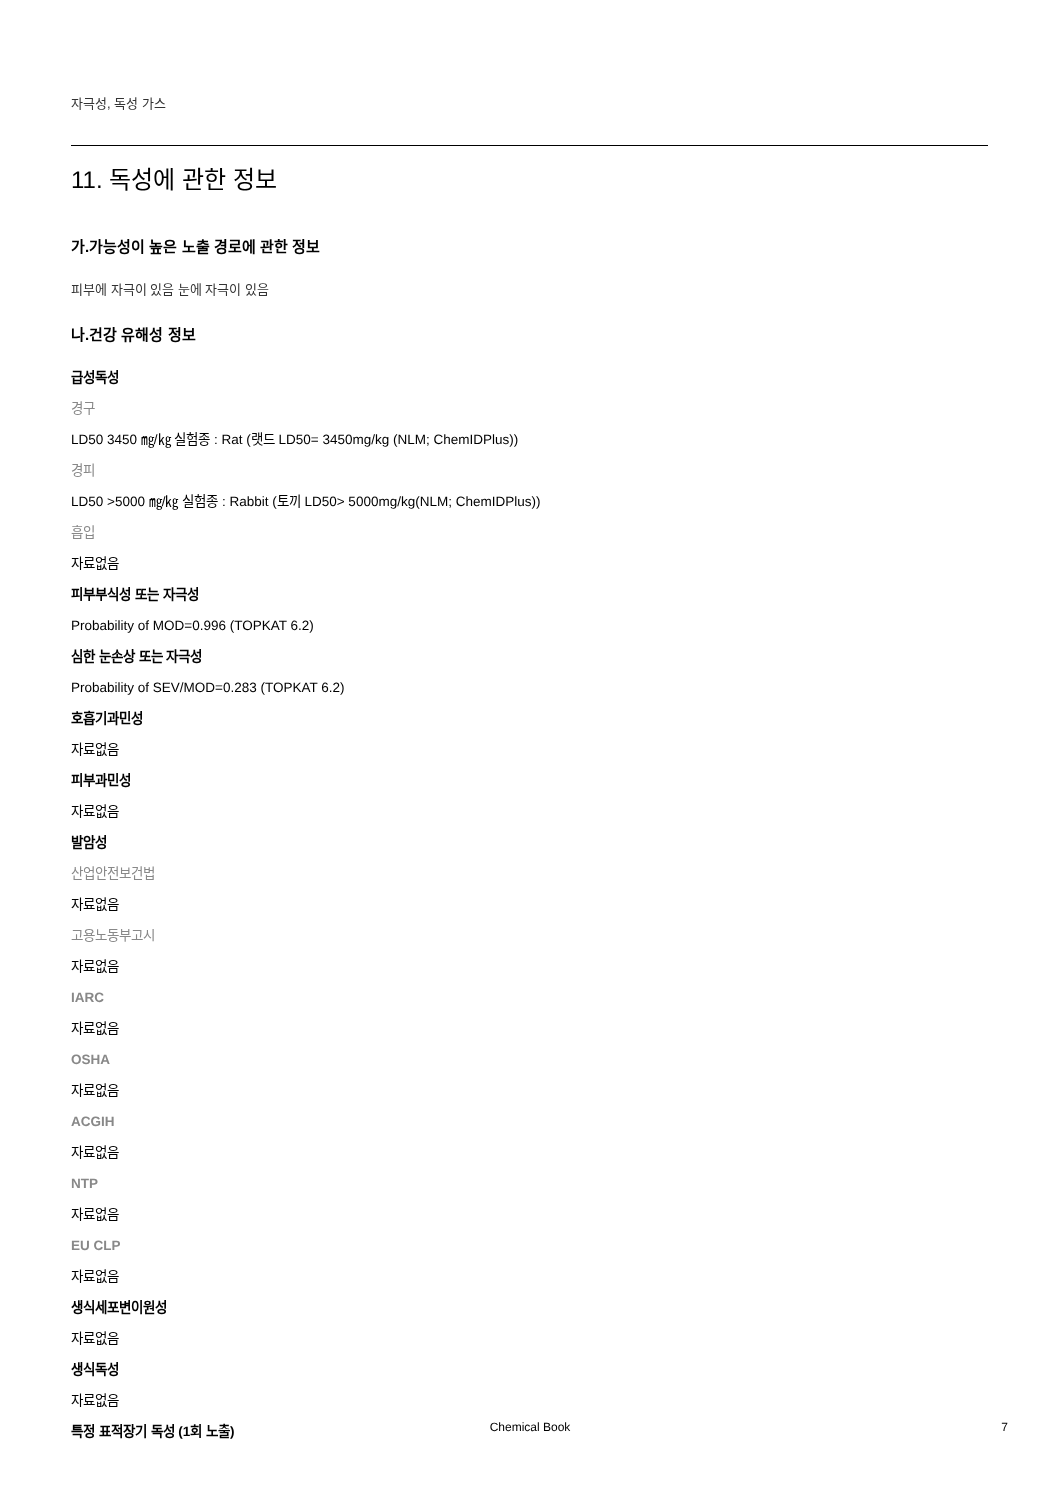자극성, 독성 가스
11. 독성에 관한 정보
가.가능성이 높은 노출 경로에 관한 정보
피부에 자극이 있음 눈에 자극이 있음
나.건강 유해성 정보
급성독성
경구
LD50 3450 ㎎/㎏ 실험종 : Rat (랫드 LD50= 3450mg/kg (NLM; ChemIDPlus))
경피
LD50 >5000 ㎎/㎏ 실험종 : Rabbit (토끼 LD50> 5000mg/kg(NLM; ChemIDPlus))
흡입
자료없음
피부부식성 또는 자극성
Probability of MOD=0.996 (TOPKAT 6.2)
심한 눈손상 또는 자극성
Probability of SEV/MOD=0.283 (TOPKAT 6.2)
호흡기과민성
자료없음
피부과민성
자료없음
발암성
산업안전보건법
자료없음
고용노동부고시
자료없음
IARC
자료없음
OSHA
자료없음
ACGIH
자료없음
NTP
자료없음
EU CLP
자료없음
생식세포변이원성
자료없음
생식독성
자료없음
특정 표적장기 독성 (1회 노출)
Chemical Book
7